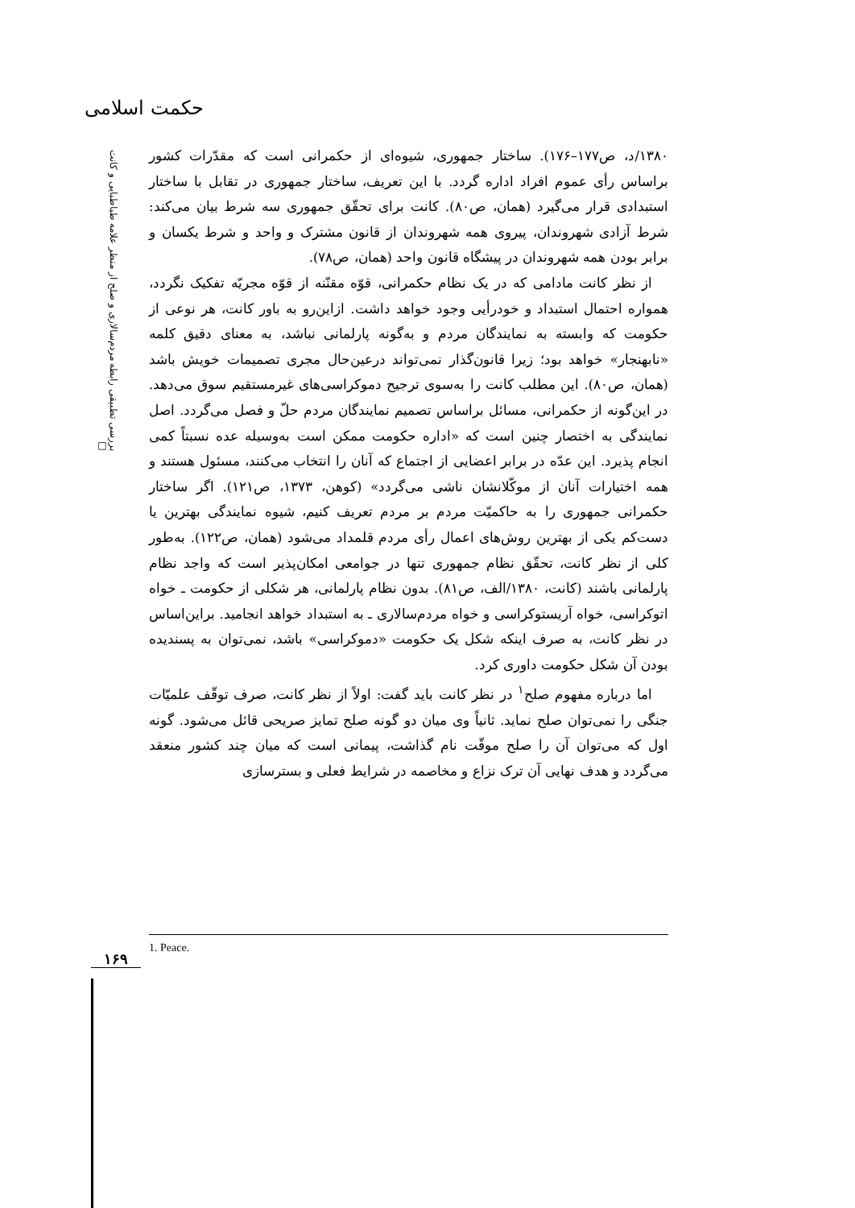حکمت اسلامی
بررسی تطبیقی رابطه مردم‌سالاری و صلح از منظر علامه طباطبایی و کانت □
۱۳۸۰/د، ص۱۷۷–۱۷۶). ساختار جمهوری، شیوه‌ای از حکمرانی است که مقدّرات کشور براساس رأی عموم افراد اداره گردد. با این تعریف، ساختار جمهوری در تقابل با ساختار استبدادی قرار می‌گیرد (همان، ص۸۰). کانت برای تحقّق جمهوری سه شرط بیان می‌کند: شرط آزادی شهروندان، پیروی همه شهروندان از قانون مشترک و واحد و شرط یکسان و برابر بودن همه شهروندان در پیشگاه قانون واحد (همان، ص۷۸).
از نظر کانت مادامی که در یک نظام حکمرانی، قوّه مقنّنه از قوّه مجریّه تفکیک نگردد، همواره احتمال استبداد و خودرأیی وجود خواهد داشت. ازاین‌رو به باور کانت، هر نوعی از حکومت که وابسته به نمایندگان مردم و به‌گونه پارلمانی نباشد، به معنای دقیق کلمه «نابهنجار» خواهد بود؛ زیرا قانون‌گذار نمی‌تواند درعین‌حال مجری تصمیمات خویش باشد (همان، ص۸۰). این مطلب کانت را به‌سوی ترجیح دموکراسی‌های غیرمستقیم سوق می‌دهد. در این‌گونه از حکمرانی، مسائل براساس تصمیم نمایندگان مردم حلّ و فصل می‌گردد. اصل نمایندگی به اختصار چنین است که «اداره حکومت ممکن است به‌وسیله عده نسبتاً کمی انجام پذیرد. این عدّه در برابر اعضایی از اجتماع که آنان را انتخاب می‌کنند، مسئول هستند و همه اختیارات آنان از موکّلانشان ناشی می‌گردد» (کوهن، ۱۳۷۳، ص۱۲۱). اگر ساختار حکمرانی جمهوری را به حاکمیّت مردم بر مردم تعریف کنیم، شیوه نمایندگی بهترین یا دست‌کم یکی از بهترین روش‌های اعمال رأی مردم قلمداد می‌شود (همان، ص۱۲۲). به‌طور کلی از نظر کانت، تحقّق نظام جمهوری تنها در جوامعی امکان‌پذیر است که واجد نظام پارلمانی باشند (کانت، ۱۳۸۰/الف، ص۸۱). بدون نظام پارلمانی، هر شکلی از حکومت ـ خواه اتوکراسی، خواه آریستوکراسی و خواه مردم‌سالاری ـ به استبداد خواهد انجامید. براین‌اساس در نظر کانت، به صرف اینکه شکل یک حکومت «دموکراسی» باشد، نمی‌توان به پسندیده بودن آن شکل حکومت داوری کرد.
اما درباره مفهوم صلح<sup>۱</sup> در نظر کانت باید گفت: اولاً از نظر کانت، صرف توقّف علمیّات جنگی را نمی‌توان صلح نماید. ثانیاً وی میان دو گونه صلح تمایز صریحی قائل می‌شود. گونه اول که می‌توان آن را صلح موقّت نام گذاشت، پیمانی است که میان چند کشور منعقد می‌گردد و هدف نهایی آن ترک نزاع و مخاصمه در شرایط فعلی و بسترسازی
1. Peace.
۱۶۹